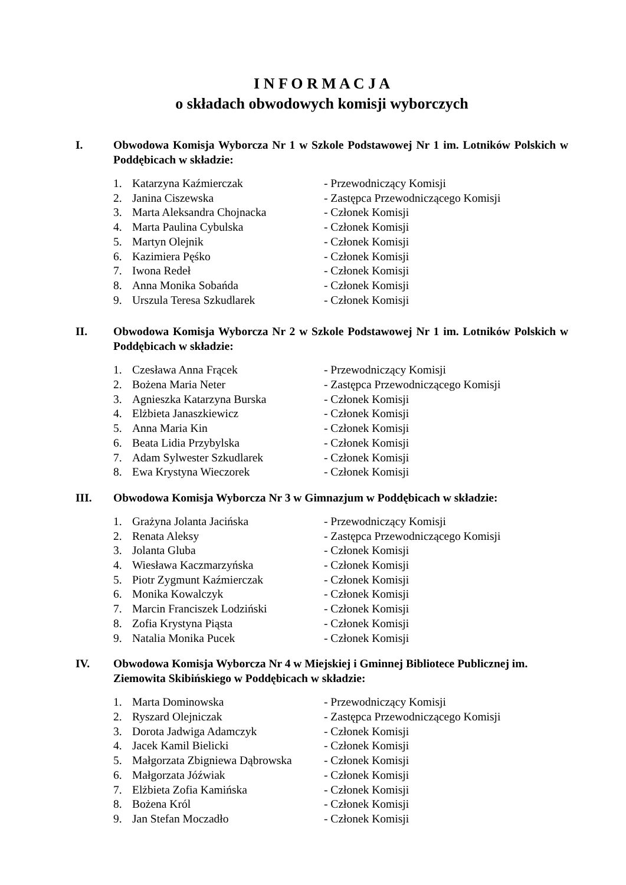I N F O R M A C J A
o składach obwodowych komisji wyborczych
I. Obwodowa Komisja Wyborcza Nr 1 w Szkole Podstawowej Nr 1 im. Lotników Polskich w Poddębicach w składzie:
| 1. | Katarzyna Kaźmierczak | - Przewodniczący Komisji |
| 2. | Janina Ciszewska | - Zastępca Przewodniczącego Komisji |
| 3. | Marta Aleksandra Chojnacka | - Członek Komisji |
| 4. | Marta Paulina Cybulska | - Członek Komisji |
| 5. | Martyn Olejnik | - Członek Komisji |
| 6. | Kazimiera Pęśko | - Członek Komisji |
| 7. | Iwona Redeł | - Członek Komisji |
| 8. | Anna Monika Sobańda | - Członek Komisji |
| 9. | Urszula Teresa Szkudlarek | - Członek Komisji |
II. Obwodowa Komisja Wyborcza Nr 2 w Szkole Podstawowej Nr 1 im. Lotników Polskich w Poddębicach w składzie:
| 1. | Czesława Anna Frącek | - Przewodniczący Komisji |
| 2. | Bożena Maria Neter | - Zastępca Przewodniczącego Komisji |
| 3. | Agnieszka Katarzyna Burska | - Członek Komisji |
| 4. | Elżbieta Janaszkiewicz | - Członek Komisji |
| 5. | Anna Maria Kin | - Członek Komisji |
| 6. | Beata Lidia Przybylska | - Członek Komisji |
| 7. | Adam Sylwester Szkudlarek | - Członek Komisji |
| 8. | Ewa Krystyna Wieczorek | - Członek Komisji |
III. Obwodowa Komisja Wyborcza Nr 3 w Gimnazjum w Poddębicach w składzie:
| 1. | Grażyna Jolanta Jacińska | - Przewodniczący Komisji |
| 2. | Renata Aleksy | - Zastępca Przewodniczącego Komisji |
| 3. | Jolanta Gluba | - Członek Komisji |
| 4. | Wiesława Kaczmarzyńska | - Członek Komisji |
| 5. | Piotr Zygmunt Kaźmierczak | - Członek Komisji |
| 6. | Monika Kowalczyk | - Członek Komisji |
| 7. | Marcin Franciszek Lodziński | - Członek Komisji |
| 8. | Zofia Krystyna Piąsta | - Członek Komisji |
| 9. | Natalia Monika Pucek | - Członek Komisji |
IV. Obwodowa Komisja Wyborcza Nr 4 w Miejskiej i Gminnej Bibliotece Publicznej im. Ziemowita Skibińskiego w Poddębicach w składzie:
| 1. | Marta Dominowska | - Przewodniczący Komisji |
| 2. | Ryszard Olejniczak | - Zastępca Przewodniczącego Komisji |
| 3. | Dorota Jadwiga Adamczyk | - Członek Komisji |
| 4. | Jacek Kamil Bielicki | - Członek Komisji |
| 5. | Małgorzata Zbigniewa Dąbrowska | - Członek Komisji |
| 6. | Małgorzata Jóźwiak | - Członek Komisji |
| 7. | Elżbieta Zofia Kamińska | - Członek Komisji |
| 8. | Bożena Król | - Członek Komisji |
| 9. | Jan Stefan Moczadło | - Członek Komisji |